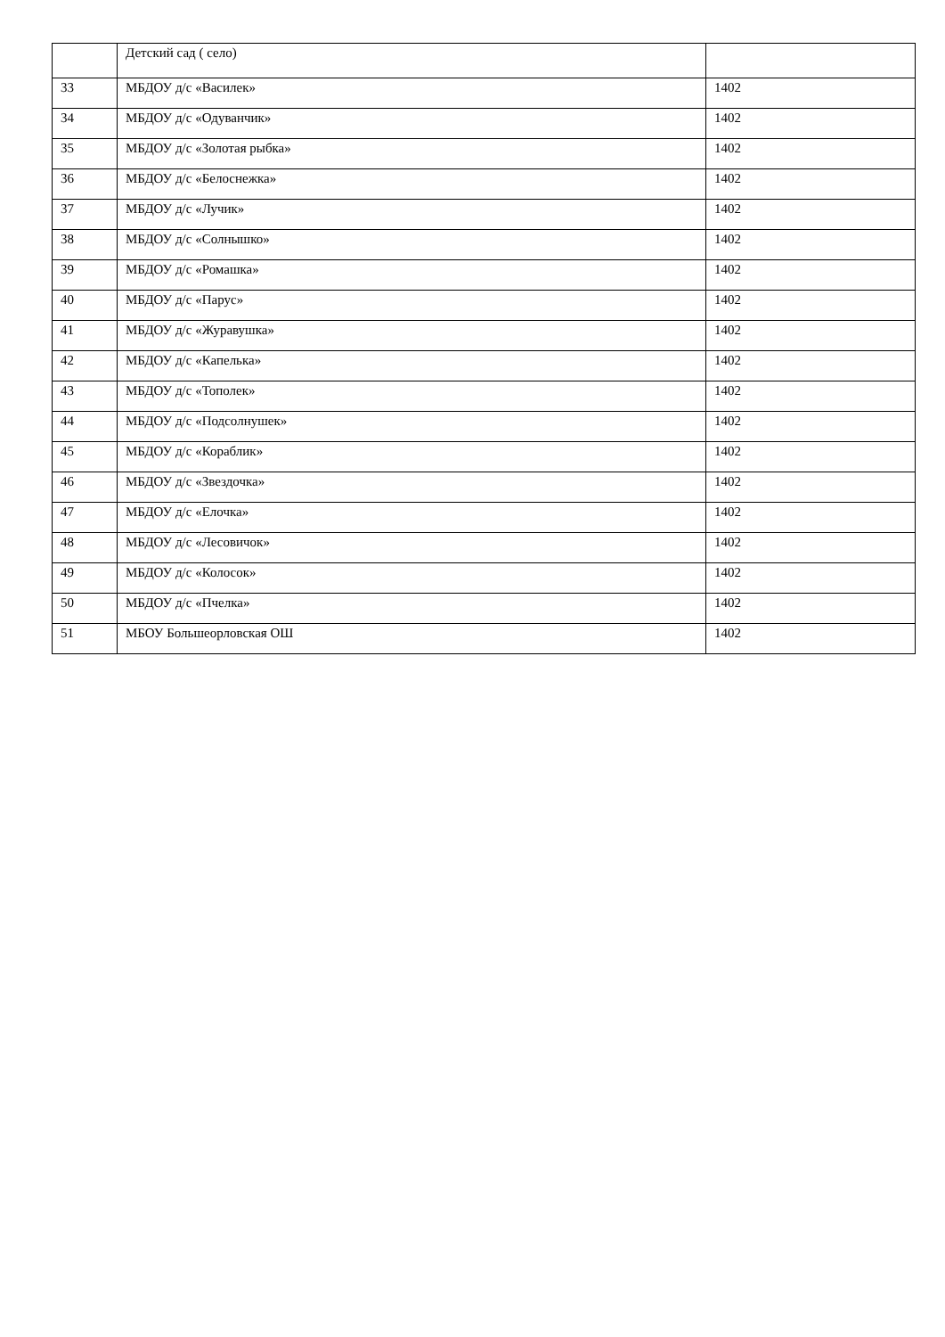| | Детский сад ( село) | |
| 33 | МБДОУ д/с «Василек» | 1402 |
| 34 | МБДОУ д/с «Одуванчик» | 1402 |
| 35 | МБДОУ д/с «Золотая рыбка» | 1402 |
| 36 | МБДОУ д/с «Белоснежка» | 1402 |
| 37 | МБДОУ д/с «Лучик» | 1402 |
| 38 | МБДОУ д/с «Солнышко» | 1402 |
| 39 | МБДОУ д/с «Ромашка» | 1402 |
| 40 | МБДОУ д/с «Парус» | 1402 |
| 41 | МБДОУ д/с «Журавушка» | 1402 |
| 42 | МБДОУ д/с «Капелька» | 1402 |
| 43 | МБДОУ д/с «Тополек» | 1402 |
| 44 | МБДОУ д/с «Подсолнушек» | 1402 |
| 45 | МБДОУ д/с «Кораблик» | 1402 |
| 46 | МБДОУ д/с «Звездочка» | 1402 |
| 47 | МБДОУ д/с «Елочка» | 1402 |
| 48 | МБДОУ д/с «Лесовичок» | 1402 |
| 49 | МБДОУ д/с «Колосок» | 1402 |
| 50 | МБДОУ д/с «Пчелка» | 1402 |
| 51 | МБОУ Большеорловская ОШ | 1402 |